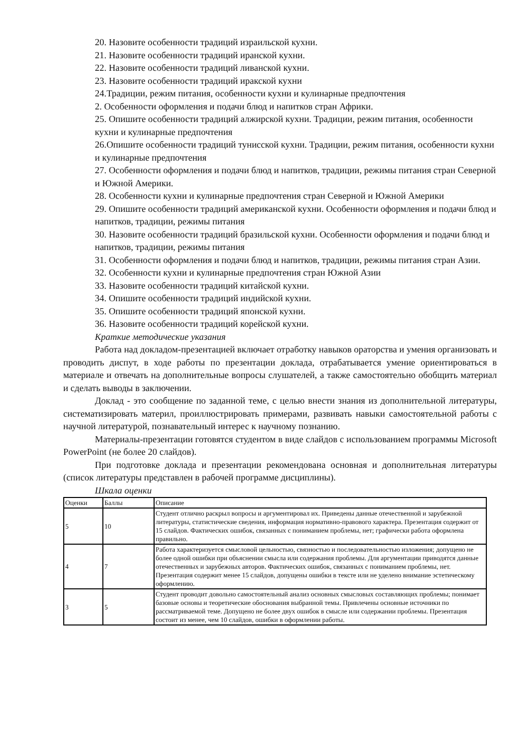20. Назовите особенности традиций израильской кухни.
21. Назовите особенности традиций иранской кухни.
22. Назовите особенности традиций ливанской кухни.
23. Назовите особенности традиций иракской кухни
24.Традиции, режим питания, особенности кухни и кулинарные предпочтения
2. Особенности оформления и подачи блюд и напитков стран Африки.
25. Опишите особенности традиций алжирской кухни. Традиции, режим питания, особенности кухни и кулинарные предпочтения
26.Опишите особенности традиций тунисской кухни. Традиции, режим питания, особенности кухни и кулинарные предпочтения
27. Особенности оформления и подачи блюд и напитков, традиции, режимы питания стран Северной и Южной Америки.
28. Особенности кухни и кулинарные предпочтения стран Северной и Южной Америки
29. Опишите особенности традиций американской кухни. Особенности оформления и подачи блюд и напитков, традиции, режимы питания
30. Назовите особенности традиций бразильской кухни. Особенности оформления и подачи блюд и напитков, традиции, режимы питания
31. Особенности оформления и подачи блюд и напитков, традиции, режимы питания стран Азии.
32. Особенности кухни и кулинарные предпочтения стран Южной Азии
33. Назовите особенности традиций китайской кухни.
34. Опишите особенности традиций индийской кухни.
35. Опишите особенности традиций японской кухни.
36. Назовите особенности традиций корейской кухни.
Краткие методические указания
Работа над докладом-презентацией включает отработку навыков ораторства и умения организовать и проводить диспут, в ходе работы по презентации доклада, отрабатывается умение ориентироваться в материале и отвечать на дополнительные вопросы слушателей, а также самостоятельно обобщить материал и сделать выводы в заключении.
Доклад - это сообщение по заданной теме, с целью внести знания из дополнительной литературы, систематизировать материл, проиллюстрировать примерами, развивать навыки самостоятельной работы с научной литературой, познавательный интерес к научному познанию.
Материалы-презентации готовятся студентом в виде слайдов с использованием программы Microsoft PowerPoint (не более 20 слайдов).
При подготовке доклада и презентации рекомендована основная и дополнительная литературы (список литературы представлен в рабочей программе дисциплины).
Шкала оценки
| Оценки | Баллы | Описание |
| 5 | 10 | Студент отлично раскрыл вопросы и аргументировал их. Приведены данные отечественной и зарубежной литературы, статистические сведения, информация нормативно-правового характера. Презентация содержит от 15 слайдов. Фактических ошибок, связанных с пониманием проблемы, нет; графически работа оформлена правильно. |
| 4 | 7 | Работа характеризуется смысловой цельностью, связностью и последовательностью изложения; допущено не более одной ошибки при объяснении смысла или содержания проблемы. Для аргументации приводятся данные отечественных и зарубежных авторов. Фактических ошибок, связанных с пониманием проблемы, нет. Презентация содержит менее 15 слайдов, допущены ошибки в тексте или не уделено внимание эстетическому оформлению. |
| 3 | 5 | Студент проводит довольно самостоятельный анализ основных смысловых составляющих проблемы; понимает базовые основы и теоретические обоснования выбранной темы. Привлечены основные источники по рассматриваемой теме. Допущено не более двух ошибок в смысле или содержании проблемы. Презентация состоит из менее, чем 10 слайдов, ошибки в оформлении работы. |